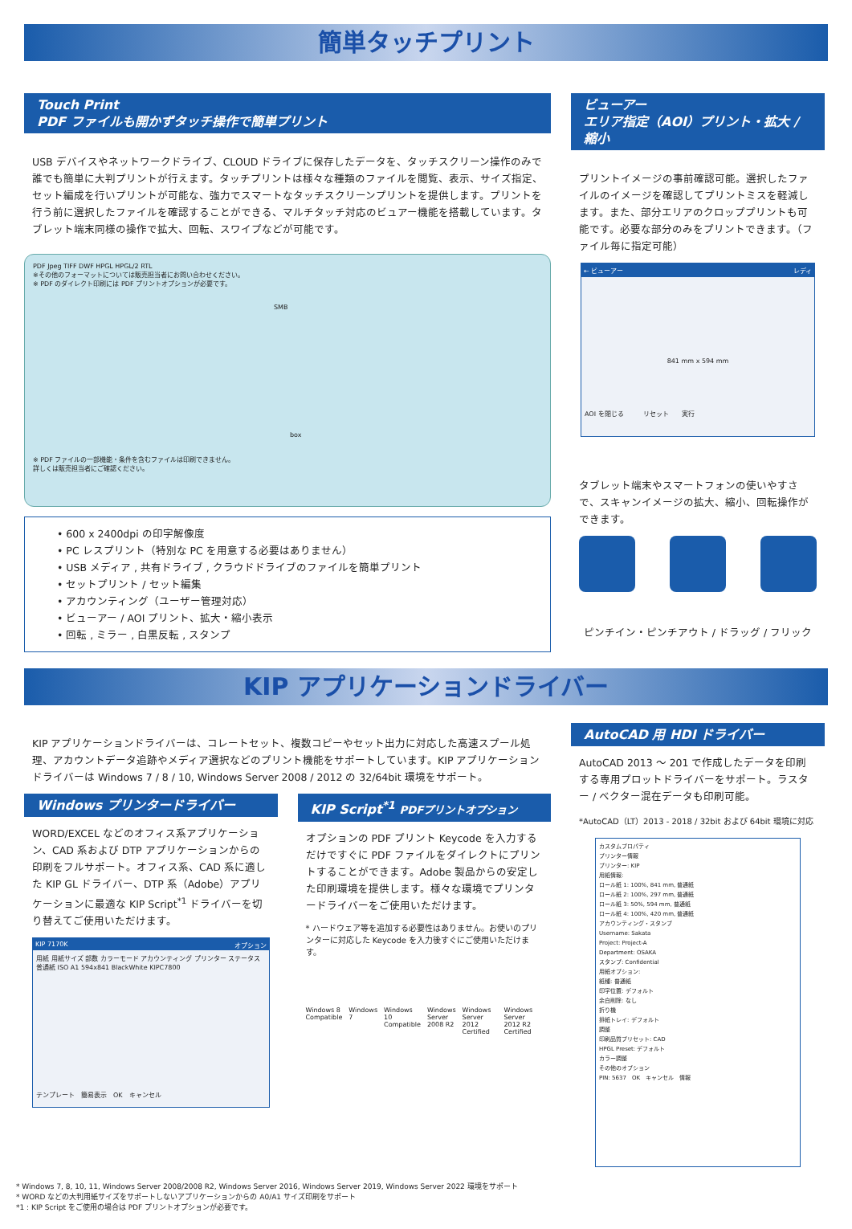簡単タッチプリント
Touch Print
PDF ファイルも開かずタッチ操作で簡単プリント
USB デバイスやネットワークドライブ、CLOUD ドライブに保存したデータを、タッチスクリーン操作のみで誰でも簡単に大判プリントが行えます。タッチプリントは様々な種類のファイルを閲覧、表示、サイズ指定、セット編成を行いプリントが可能な、強力でスマートなタッチスクリーンプリントを提供します。プリントを行う前に選択したファイルを確認することができる、マルチタッチ対応のビュアー機能を搭載しています。タブレット端末同様の操作で拡大、回転、スワイプなどが可能です。
PDF Jpeg TIFF DWF HPGL HPGL/2 RTL
※その他のフォーマットについては販売担当者にお問い合わせください。
※ PDF のダイレクト印刷には PDF プリントオプションが必要です。
SMB
box
※ PDF ファイルの一部機能・条件を含むファイルは印刷できません。
詳しくは販売担当者にご確認ください。
• 600 x 2400dpi の印字解像度
• PC レスプリント（特別な PC を用意する必要はありません）
• USB メディア , 共有ドライブ , クラウドドライブのファイルを簡単プリント
• セットプリント / セット編集
• アカウンティング（ユーザー管理対応）
• ビューアー / AOI プリント、拡大・縮小表示
• 回転 , ミラー , 白黒反転 , スタンプ
ビューアー
エリア指定（AOI）プリント・拡大 / 縮小
プリントイメージの事前確認可能。選択したファイルのイメージを確認してプリントミスを軽減します。また、部分エリアのクロッププリントも可能です。必要な部分のみをプリントできます。（ファイル毎に指定可能）
← ビューアー レディ
841 mm x 594 mm
AOI を閉じる　　　リセット　　実行
タブレット端末やスマートフォンの使いやすさで、スキャンイメージの拡大、縮小、回転操作ができます。
ピンチイン・ピンチアウト / ドラッグ / フリック
KIP アプリケーションドライバー
KIP アプリケーションドライバーは、コレートセット、複数コピーやセット出力に対応した高速スプール処理、アカウントデータ追跡やメディア選択などのプリント機能をサポートしています。KIP アプリケーションドライバーは Windows 7 / 8 / 10, Windows Server 2008 / 2012 の 32/64bit 環境をサポート。
Windows プリンタードライバー
WORD/EXCEL などのオフィス系アプリケーション、CAD 系および DTP アプリケーションからの印刷をフルサポート。オフィス系、CAD 系に適した KIP GL ドライバー、DTP 系（Adobe）アプリケーションに最適な KIP Script<sup>*1</sup> ドライバーを切り替えてご使用いただけます。
KIP 7170K オプション
用紙 用紙サイズ 部数 カラーモード アカウンティング プリンター ステータス
普通紙 ISO A1 594x841 BlackWhite KIPC7800
テンプレート　簡易表示　OK　キャンセル
KIP Script<sup>*1</sup> PDFプリントオプション
オプションの PDF プリント Keycode を入力するだけですぐに PDF ファイルをダイレクトにプリントすることができます。Adobe 製品からの安定した印刷環境を提供します。様々な環境でプリンタードライバーをご使用いただけます。
* ハードウェア等を追加する必要性はありません。お使いのプリンターに対応した Keycode を入力後すぐにご使用いただけます。
Windows 8 Compatible Windows 7 Windows 10 Compatible Windows Server 2008 R2 Windows Server 2012 Certified Windows Server 2012 R2 Certified
AutoCAD 用 HDI ドライバー
AutoCAD 2013 ～ 201 で作成したデータを印刷する専用プロットドライバーをサポート。ラスター / ベクター混在データも印刷可能。
*AutoCAD（LT）2013 - 2018 / 32bit および 64bit 環境に対応
カスタムプロパティ
プリンター情報
プリンター: KIP
用紙情報:
ロール紙 1: 100%, 841 mm, 普通紙
ロール紙 2: 100%, 297 mm, 普通紙
ロール紙 3: 50%, 594 mm, 普通紙
ロール紙 4: 100%, 420 mm, 普通紙
アカウンティング・スタンプ
Username: Sakata
Project: Project-A
Department: OSAKA
スタンプ: Confidential
用紙オプション:
紙種: 普通紙
印字位置: デフォルト
余白削除: なし
折り機
排紙トレイ: デフォルト
調整
印刷品質プリセット: CAD
HPGL Preset: デフォルト
カラー調整
その他のオプション
PIN: 5637　OK　キャンセル　情報
* Windows 7, 8, 10, 11, Windows Server 2008/2008 R2, Windows Server 2016, Windows Server 2019, Windows Server 2022 環境をサポート
* WORD などの大判用紙サイズをサポートしないアプリケーションからの A0/A1 サイズ印刷をサポート
*1 : KIP Script をご使用の場合は PDF プリントオプションが必要です。